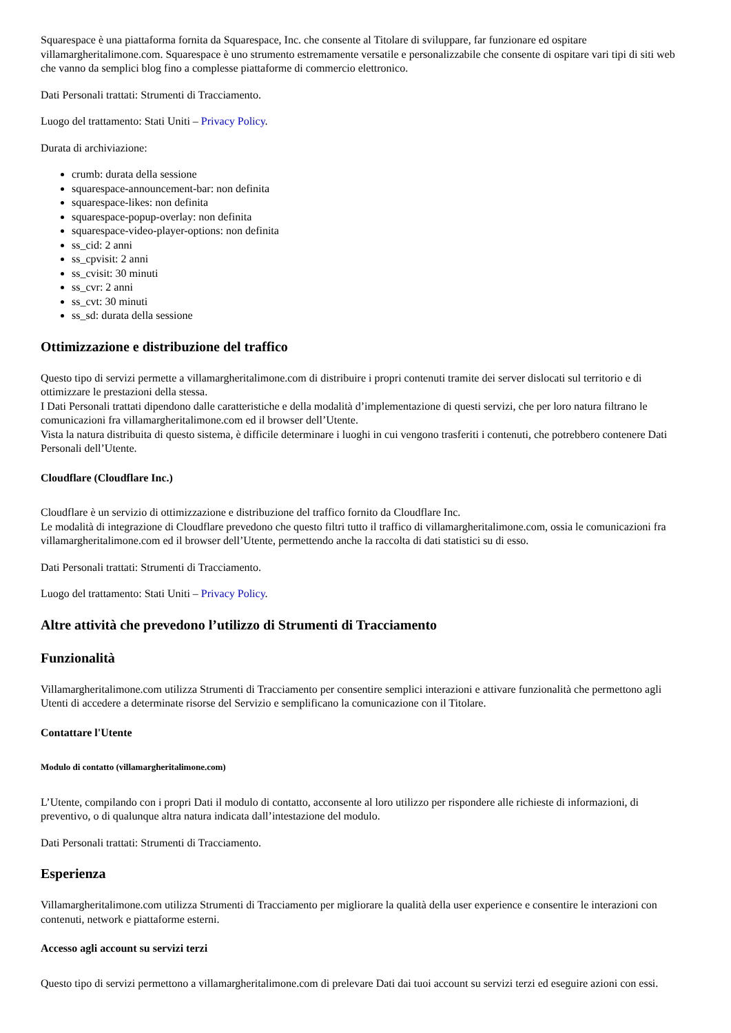Squarespace è una piattaforma fornita da Squarespace, Inc. che consente al Titolare di sviluppare, far funzionare ed ospitare villamargheritalimone.com. Squarespace è uno strumento estremamente versatile e personalizzabile che consente di ospitare vari tipi di siti web che vanno da semplici blog fino a complesse piattaforme di commercio elettronico.
Dati Personali trattati: Strumenti di Tracciamento.
Luogo del trattamento: Stati Uniti – Privacy Policy.
Durata di archiviazione:
crumb: durata della sessione
squarespace-announcement-bar: non definita
squarespace-likes: non definita
squarespace-popup-overlay: non definita
squarespace-video-player-options: non definita
ss_cid: 2 anni
ss_cpvisit: 2 anni
ss_cvisit: 30 minuti
ss_cvr: 2 anni
ss_cvt: 30 minuti
ss_sd: durata della sessione
Ottimizzazione e distribuzione del traffico
Questo tipo di servizi permette a villamargheritalimone.com di distribuire i propri contenuti tramite dei server dislocati sul territorio e di ottimizzare le prestazioni della stessa.
I Dati Personali trattati dipendono dalle caratteristiche e della modalità d’implementazione di questi servizi, che per loro natura filtrano le comunicazioni fra villamargheritalimone.com ed il browser dell’Utente.
Vista la natura distribuita di questo sistema, è difficile determinare i luoghi in cui vengono trasferiti i contenuti, che potrebbero contenere Dati Personali dell’Utente.
Cloudflare (Cloudflare Inc.)
Cloudflare è un servizio di ottimizzazione e distribuzione del traffico fornito da Cloudflare Inc.
Le modalità di integrazione di Cloudflare prevedono che questo filtri tutto il traffico di villamargheritalimone.com, ossia le comunicazioni fra villamargheritalimone.com ed il browser dell’Utente, permettendo anche la raccolta di dati statistici su di esso.
Dati Personali trattati: Strumenti di Tracciamento.
Luogo del trattamento: Stati Uniti – Privacy Policy.
Altre attività che prevedono l’utilizzo di Strumenti di Tracciamento
Funzionalità
Villamargheritalimone.com utilizza Strumenti di Tracciamento per consentire semplici interazioni e attivare funzionalità che permettono agli Utenti di accedere a determinate risorse del Servizio e semplificano la comunicazione con il Titolare.
Contattare l'Utente
Modulo di contatto (villamargheritalimone.com)
L’Utente, compilando con i propri Dati il modulo di contatto, acconsente al loro utilizzo per rispondere alle richieste di informazioni, di preventivo, o di qualunque altra natura indicata dall’intestazione del modulo.
Dati Personali trattati: Strumenti di Tracciamento.
Esperienza
Villamargheritalimone.com utilizza Strumenti di Tracciamento per migliorare la qualità della user experience e consentire le interazioni con contenuti, network e piattaforme esterni.
Accesso agli account su servizi terzi
Questo tipo di servizi permettono a villamargheritalimone.com di prelevare Dati dai tuoi account su servizi terzi ed eseguire azioni con essi.